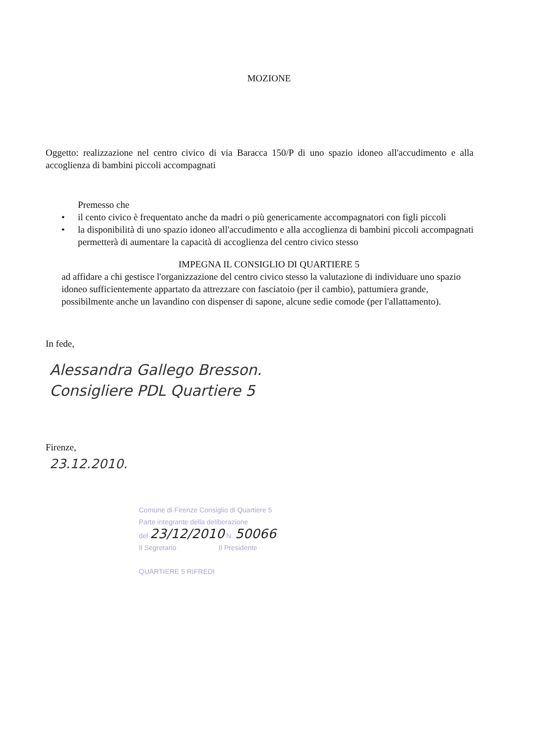MOZIONE
Oggetto: realizzazione nel centro civico di via Baracca 150/P di uno spazio idoneo all'accudimento e alla accoglienza di bambini piccoli accompagnati
Premesso che
• il cento civico è frequentato anche da madri o più genericamente accompagnatori con figli piccoli
• la disponibilità di uno spazio idoneo all'accudimento e alla accoglienza di bambini piccoli accompagnati permetterà di aumentare la capacità di accoglienza del centro civico stesso
IMPEGNA IL CONSIGLIO DI QUARTIERE 5
ad affidare a chi gestisce l'organizzazione del centro civico stesso la valutazione di individuare uno spazio idoneo sufficientemente appartato da attrezzare con fasciatoio (per il cambio), pattumiera grande, possibilmente anche un lavandino con dispenser di sapone, alcune sedie comode (per l'allattamento).
In fede,
Alessandra Gallego Bresson.
Consigliere PDL Quartiere 5
Firenze,
23.12.2010.
Comune di Firenze Consiglio di Quartiere 5
Parte integrante della deliberazione
del 23/12/2010 N. 50066
Il Segretario Il Presidente
QUARTIERE 5 RIFREDI